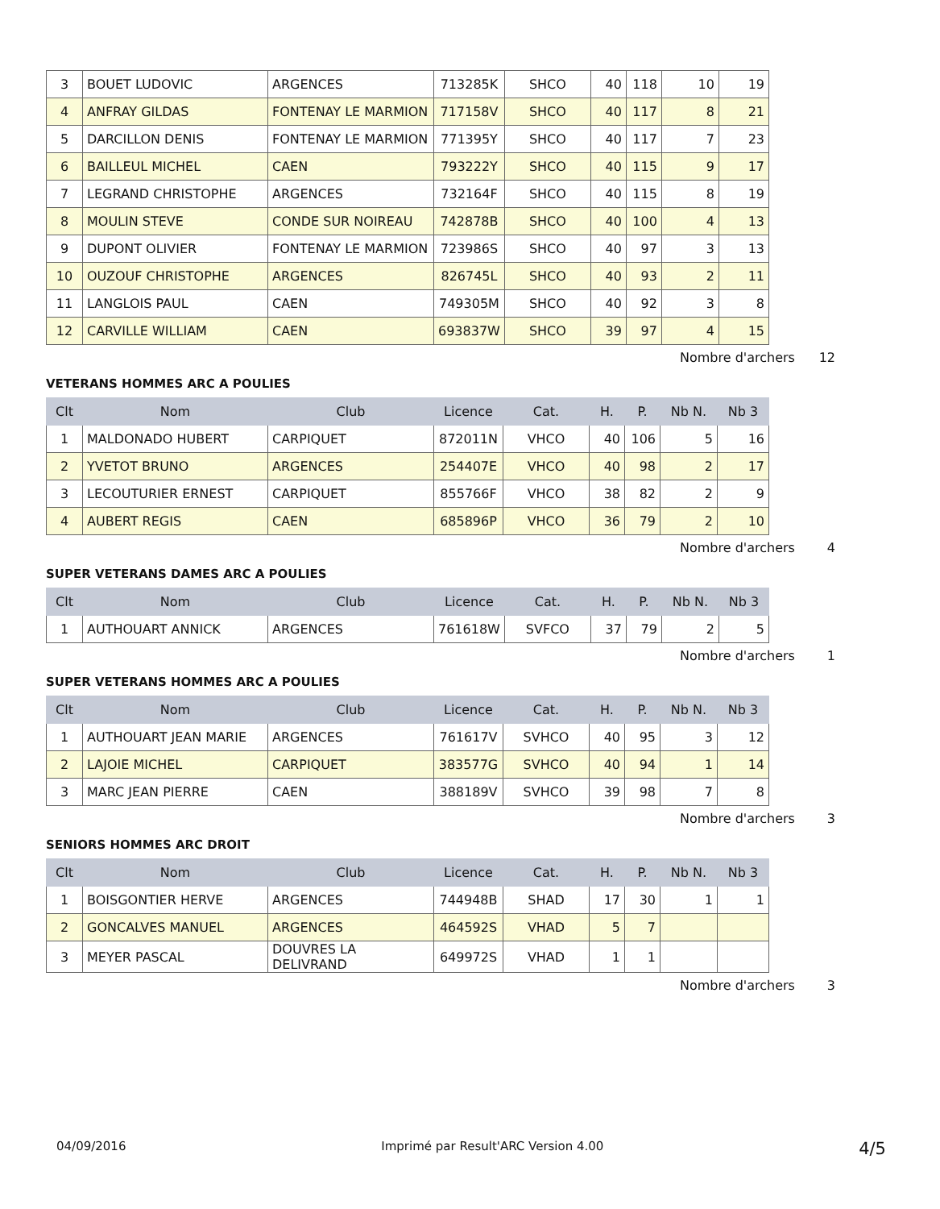| 3 | BOUET LUDOVIC | ARGENCES | 713285K | SHCO | 40 | 118 | 10 | 19 |
| 4 | ANFRAY GILDAS | FONTENAY LE MARMION | 717158V | SHCO | 40 | 117 | 8 | 21 |
| 5 | DARCILLON DENIS | FONTENAY LE MARMION | 771395Y | SHCO | 40 | 117 | 7 | 23 |
| 6 | BAILLEUL MICHEL | CAEN | 793222Y | SHCO | 40 | 115 | 9 | 17 |
| 7 | LEGRAND CHRISTOPHE | ARGENCES | 732164F | SHCO | 40 | 115 | 8 | 19 |
| 8 | MOULIN STEVE | CONDE SUR NOIREAU | 742878B | SHCO | 40 | 100 | 4 | 13 |
| 9 | DUPONT OLIVIER | FONTENAY LE MARMION | 723986S | SHCO | 40 | 97 | 3 | 13 |
| 10 | OUZOUF CHRISTOPHE | ARGENCES | 826745L | SHCO | 40 | 93 | 2 | 11 |
| 11 | LANGLOIS PAUL | CAEN | 749305M | SHCO | 40 | 92 | 3 | 8 |
| 12 | CARVILLE WILLIAM | CAEN | 693837W | SHCO | 39 | 97 | 4 | 15 |
Nombre d'archers 12
VETERANS HOMMES ARC A POULIES
| Clt | Nom | Club | Licence | Cat. | H. | P. | Nb N. | Nb 3 |
| --- | --- | --- | --- | --- | --- | --- | --- | --- |
| 1 | MALDONADO HUBERT | CARPIQUET | 872011N | VHCO | 40 | 106 | 5 | 16 |
| 2 | YVETOT BRUNO | ARGENCES | 254407E | VHCO | 40 | 98 | 2 | 17 |
| 3 | LECOUTURIER ERNEST | CARPIQUET | 855766F | VHCO | 38 | 82 | 2 | 9 |
| 4 | AUBERT REGIS | CAEN | 685896P | VHCO | 36 | 79 | 2 | 10 |
Nombre d'archers 4
SUPER VETERANS DAMES ARC A POULIES
| Clt | Nom | Club | Licence | Cat. | H. | P. | Nb N. | Nb 3 |
| --- | --- | --- | --- | --- | --- | --- | --- | --- |
| 1 | AUTHOUART ANNICK | ARGENCES | 761618W | SVFCO | 37 | 79 | 2 | 5 |
Nombre d'archers 1
SUPER VETERANS HOMMES ARC A POULIES
| Clt | Nom | Club | Licence | Cat. | H. | P. | Nb N. | Nb 3 |
| --- | --- | --- | --- | --- | --- | --- | --- | --- |
| 1 | AUTHOUART JEAN MARIE | ARGENCES | 761617V | SVHCO | 40 | 95 | 3 | 12 |
| 2 | LAJOIE MICHEL | CARPIQUET | 383577G | SVHCO | 40 | 94 | 1 | 14 |
| 3 | MARC JEAN PIERRE | CAEN | 388189V | SVHCO | 39 | 98 | 7 | 8 |
Nombre d'archers 3
SENIORS HOMMES ARC DROIT
| Clt | Nom | Club | Licence | Cat. | H. | P. | Nb N. | Nb 3 |
| --- | --- | --- | --- | --- | --- | --- | --- | --- |
| 1 | BOISGONTIER HERVE | ARGENCES | 744948B | SHAD | 17 | 30 | 1 | 1 |
| 2 | GONCALVES MANUEL | ARGENCES | 464592S | VHAD | 5 | 7 | | |
| 3 | MEYER PASCAL | DOUVRES LA DELIVRAND | 649972S | VHAD | 1 | 1 | | |
Nombre d'archers 3
04/09/2016 Imprimé par Result'ARC Version 4.00 4/5